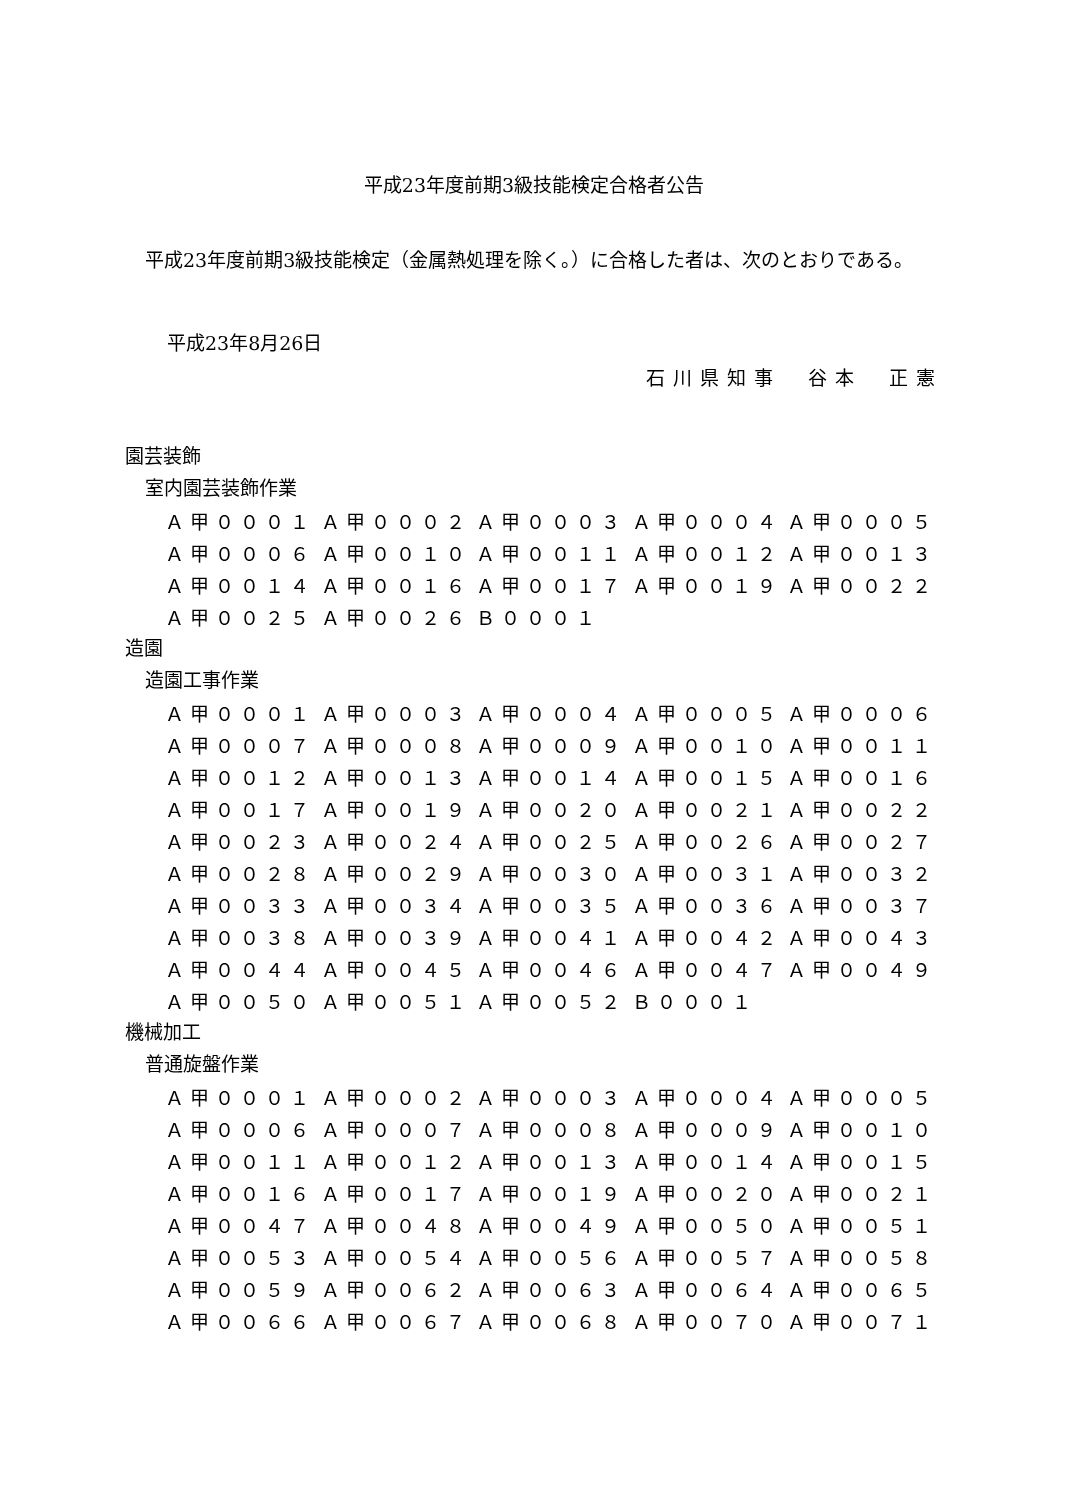平成23年度前期3級技能検定合格者公告
平成23年度前期3級技能検定（金属熱処理を除く。）に合格した者は、次のとおりである。
平成23年8月26日
石川県知事　谷本　正憲
園芸装飾
室内園芸装飾作業
| Ａ甲０００１ | Ａ甲０００２ | Ａ甲０００３ | Ａ甲０００４ | Ａ甲０００５ |
| Ａ甲０００６ | Ａ甲００１０ | Ａ甲００１１ | Ａ甲００１２ | Ａ甲００１３ |
| Ａ甲００１４ | Ａ甲００１６ | Ａ甲００１７ | Ａ甲００１９ | Ａ甲００２２ |
| Ａ甲００２５ | Ａ甲００２６ | Ｂ０００１ | | |
造園
造園工事作業
| Ａ甲０００１ | Ａ甲０００３ | Ａ甲０００４ | Ａ甲０００５ | Ａ甲０００６ |
| Ａ甲０００７ | Ａ甲０００８ | Ａ甲０００９ | Ａ甲００１０ | Ａ甲００１１ |
| Ａ甲００１２ | Ａ甲００１３ | Ａ甲００１４ | Ａ甲００１５ | Ａ甲００１６ |
| Ａ甲００１７ | Ａ甲００１９ | Ａ甲００２０ | Ａ甲００２１ | Ａ甲００２２ |
| Ａ甲００２３ | Ａ甲００２４ | Ａ甲００２５ | Ａ甲００２６ | Ａ甲００２７ |
| Ａ甲００２８ | Ａ甲００２９ | Ａ甲００３０ | Ａ甲００３１ | Ａ甲００３２ |
| Ａ甲００３３ | Ａ甲００３４ | Ａ甲００３５ | Ａ甲００３６ | Ａ甲００３７ |
| Ａ甲００３８ | Ａ甲００３９ | Ａ甲００４１ | Ａ甲００４２ | Ａ甲００４３ |
| Ａ甲００４４ | Ａ甲００４５ | Ａ甲００４６ | Ａ甲００４７ | Ａ甲００４９ |
| Ａ甲００５０ | Ａ甲００５１ | Ａ甲００５２ | Ｂ０００１ | |
機械加工
普通旋盤作業
| Ａ甲０００１ | Ａ甲０００２ | Ａ甲０００３ | Ａ甲０００４ | Ａ甲０００５ |
| Ａ甲０００６ | Ａ甲０００７ | Ａ甲０００８ | Ａ甲０００９ | Ａ甲００１０ |
| Ａ甲００１１ | Ａ甲００１２ | Ａ甲００１３ | Ａ甲００１４ | Ａ甲００１５ |
| Ａ甲００１６ | Ａ甲００１７ | Ａ甲００１９ | Ａ甲００２０ | Ａ甲００２１ |
| Ａ甲００４７ | Ａ甲００４８ | Ａ甲００４９ | Ａ甲００５０ | Ａ甲００５１ |
| Ａ甲００５３ | Ａ甲００５４ | Ａ甲００５６ | Ａ甲００５７ | Ａ甲００５８ |
| Ａ甲００５９ | Ａ甲００６２ | Ａ甲００６３ | Ａ甲００６４ | Ａ甲００６５ |
| Ａ甲００６６ | Ａ甲００６７ | Ａ甲００６８ | Ａ甲００７０ | Ａ甲００７１ |